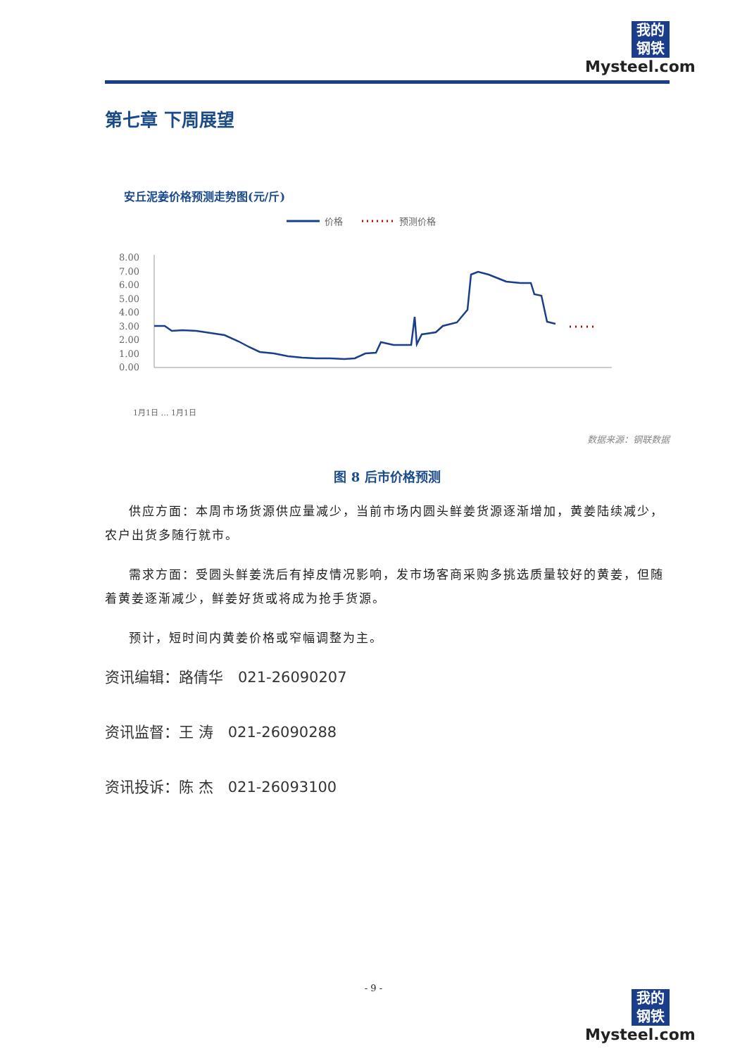我的
钢铁
Mysteel.com
第七章 下周展望
安丘泥姜价格预测走势图(元/斤)
价格
预测价格
8.00
7.00
6.00
5.00
4.00
3.00
2.00
1.00
0.00
1月1日 … 1月1日
数据来源：钢联数据
图 8 后市价格预测
供应方面：本周市场货源供应量减少，当前市场内圆头鲜姜货源逐渐增加，黄姜陆续减少，农户出货多随行就市。
需求方面：受圆头鲜姜洗后有掉皮情况影响，发市场客商采购多挑选质量较好的黄姜，但随着黄姜逐渐减少，鲜姜好货或将成为抢手货源。
预计，短时间内黄姜价格或窄幅调整为主。
资讯编辑：路倩华　021-26090207
资讯监督：王 涛　021-26090288
资讯投诉：陈 杰　021-26093100
- 9 -
我的
钢铁
Mysteel.com